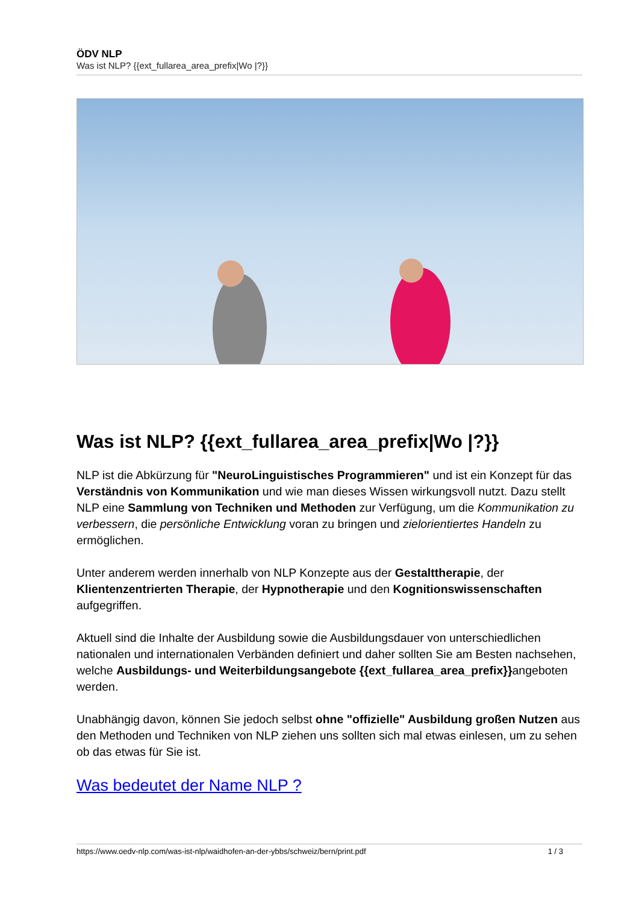ÖDV NLP
Was ist NLP? {{ext_fullarea_area_prefix|Wo |?}}
Was ist NLP? {{ext_fullarea_area_prefix|Wo |?}}
NLP ist die Abkürzung für "NeuroLinguistisches Programmieren" und ist ein Konzept für das Verständnis von Kommunikation und wie man dieses Wissen wirkungsvoll nutzt. Dazu stellt NLP eine Sammlung von Techniken und Methoden zur Verfügung, um die Kommunikation zu verbessern, die persönliche Entwicklung voran zu bringen und zielorientiertes Handeln zu ermöglichen.
Unter anderem werden innerhalb von NLP Konzepte aus der Gestalttherapie, der Klientenzentrierten Therapie, der Hypnotherapie und den Kognitionswissenschaften aufgegriffen.
Aktuell sind die Inhalte der Ausbildung sowie die Ausbildungsdauer von unterschiedlichen nationalen und internationalen Verbänden definiert und daher sollten Sie am Besten nachsehen, welche Ausbildungs- und Weiterbildungsangebote {{ext_fullarea_area_prefix}}angeboten werden.
Unabhängig davon, können Sie jedoch selbst ohne "offizielle" Ausbildung großen Nutzen aus den Methoden und Techniken von NLP ziehen uns sollten sich mal etwas einlesen, um zu sehen ob das etwas für Sie ist.
Was bedeutet der Name NLP ?
https://www.oedv-nlp.com/was-ist-nlp/waidhofen-an-der-ybbs/schweiz/bern/print.pdf 1 / 3